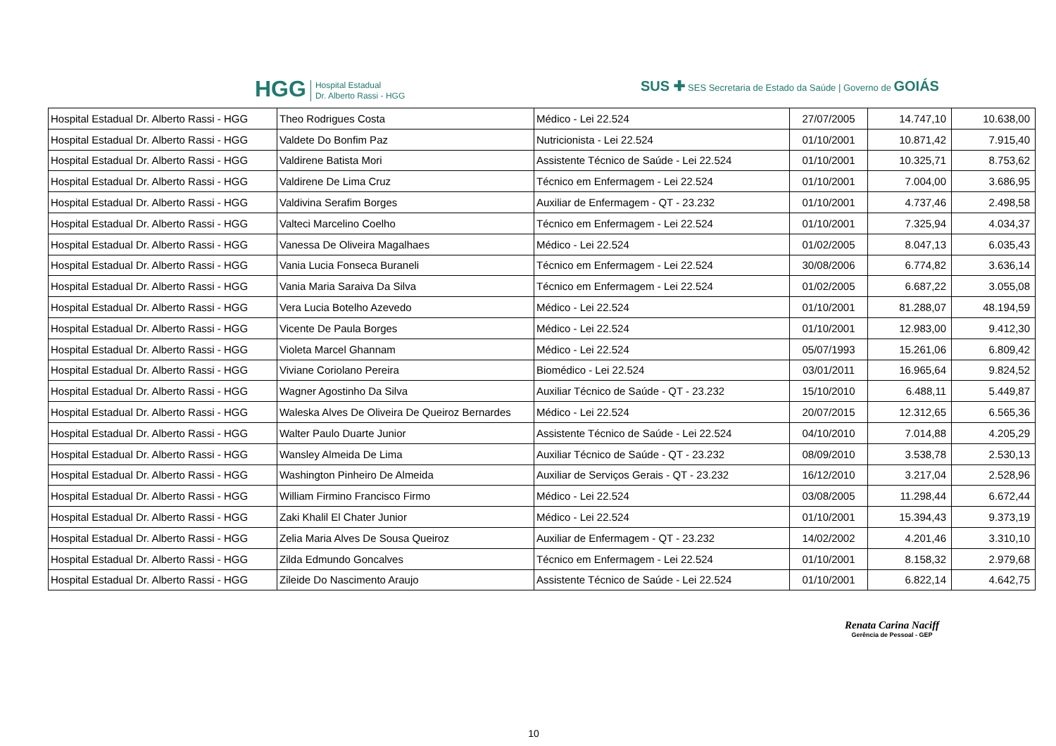HGG Hospital Estadual
Dr. Alberto Rassi - HGG
SUS ✚ SES Secretaria de Estado da Saúde | Governo de GOIÁS
| Hospital Estadual Dr. Alberto Rassi - HGG | Theo Rodrigues Costa | Médico - Lei 22.524 | 27/07/2005 | 14.747,10 | 10.638,00 |
| Hospital Estadual Dr. Alberto Rassi - HGG | Valdete Do Bonfim Paz | Nutricionista - Lei 22.524 | 01/10/2001 | 10.871,42 | 7.915,40 |
| Hospital Estadual Dr. Alberto Rassi - HGG | Valdirene Batista Mori | Assistente Técnico de Saúde - Lei 22.524 | 01/10/2001 | 10.325,71 | 8.753,62 |
| Hospital Estadual Dr. Alberto Rassi - HGG | Valdirene De Lima Cruz | Técnico em Enfermagem - Lei 22.524 | 01/10/2001 | 7.004,00 | 3.686,95 |
| Hospital Estadual Dr. Alberto Rassi - HGG | Valdivina Serafim Borges | Auxiliar de Enfermagem - QT - 23.232 | 01/10/2001 | 4.737,46 | 2.498,58 |
| Hospital Estadual Dr. Alberto Rassi - HGG | Valteci Marcelino Coelho | Técnico em Enfermagem - Lei 22.524 | 01/10/2001 | 7.325,94 | 4.034,37 |
| Hospital Estadual Dr. Alberto Rassi - HGG | Vanessa De Oliveira Magalhaes | Médico - Lei 22.524 | 01/02/2005 | 8.047,13 | 6.035,43 |
| Hospital Estadual Dr. Alberto Rassi - HGG | Vania Lucia Fonseca Buraneli | Técnico em Enfermagem - Lei 22.524 | 30/08/2006 | 6.774,82 | 3.636,14 |
| Hospital Estadual Dr. Alberto Rassi - HGG | Vania Maria Saraiva Da Silva | Técnico em Enfermagem - Lei 22.524 | 01/02/2005 | 6.687,22 | 3.055,08 |
| Hospital Estadual Dr. Alberto Rassi - HGG | Vera Lucia Botelho Azevedo | Médico - Lei 22.524 | 01/10/2001 | 81.288,07 | 48.194,59 |
| Hospital Estadual Dr. Alberto Rassi - HGG | Vicente De Paula Borges | Médico - Lei 22.524 | 01/10/2001 | 12.983,00 | 9.412,30 |
| Hospital Estadual Dr. Alberto Rassi - HGG | Violeta Marcel Ghannam | Médico - Lei 22.524 | 05/07/1993 | 15.261,06 | 6.809,42 |
| Hospital Estadual Dr. Alberto Rassi - HGG | Viviane Coriolano Pereira | Biomédico - Lei 22.524 | 03/01/2011 | 16.965,64 | 9.824,52 |
| Hospital Estadual Dr. Alberto Rassi - HGG | Wagner Agostinho Da Silva | Auxiliar Técnico de Saúde - QT - 23.232 | 15/10/2010 | 6.488,11 | 5.449,87 |
| Hospital Estadual Dr. Alberto Rassi - HGG | Waleska Alves De Oliveira De Queiroz Bernardes | Médico - Lei 22.524 | 20/07/2015 | 12.312,65 | 6.565,36 |
| Hospital Estadual Dr. Alberto Rassi - HGG | Walter Paulo Duarte Junior | Assistente Técnico de Saúde - Lei 22.524 | 04/10/2010 | 7.014,88 | 4.205,29 |
| Hospital Estadual Dr. Alberto Rassi - HGG | Wansley Almeida De Lima | Auxiliar Técnico de Saúde - QT - 23.232 | 08/09/2010 | 3.538,78 | 2.530,13 |
| Hospital Estadual Dr. Alberto Rassi - HGG | Washington Pinheiro De Almeida | Auxiliar de Serviços Gerais - QT - 23.232 | 16/12/2010 | 3.217,04 | 2.528,96 |
| Hospital Estadual Dr. Alberto Rassi - HGG | William Firmino Francisco Firmo | Médico - Lei 22.524 | 03/08/2005 | 11.298,44 | 6.672,44 |
| Hospital Estadual Dr. Alberto Rassi - HGG | Zaki Khalil El Chater Junior | Médico - Lei 22.524 | 01/10/2001 | 15.394,43 | 9.373,19 |
| Hospital Estadual Dr. Alberto Rassi - HGG | Zelia Maria Alves De Sousa Queiroz | Auxiliar de Enfermagem - QT - 23.232 | 14/02/2002 | 4.201,46 | 3.310,10 |
| Hospital Estadual Dr. Alberto Rassi - HGG | Zilda Edmundo Goncalves | Técnico em Enfermagem - Lei 22.524 | 01/10/2001 | 8.158,32 | 2.979,68 |
| Hospital Estadual Dr. Alberto Rassi - HGG | Zileide Do Nascimento Araujo | Assistente Técnico de Saúde - Lei 22.524 | 01/10/2001 | 6.822,14 | 4.642,75 |
Renata Carina Naciff
Gerência de Pessoal - GEP
10